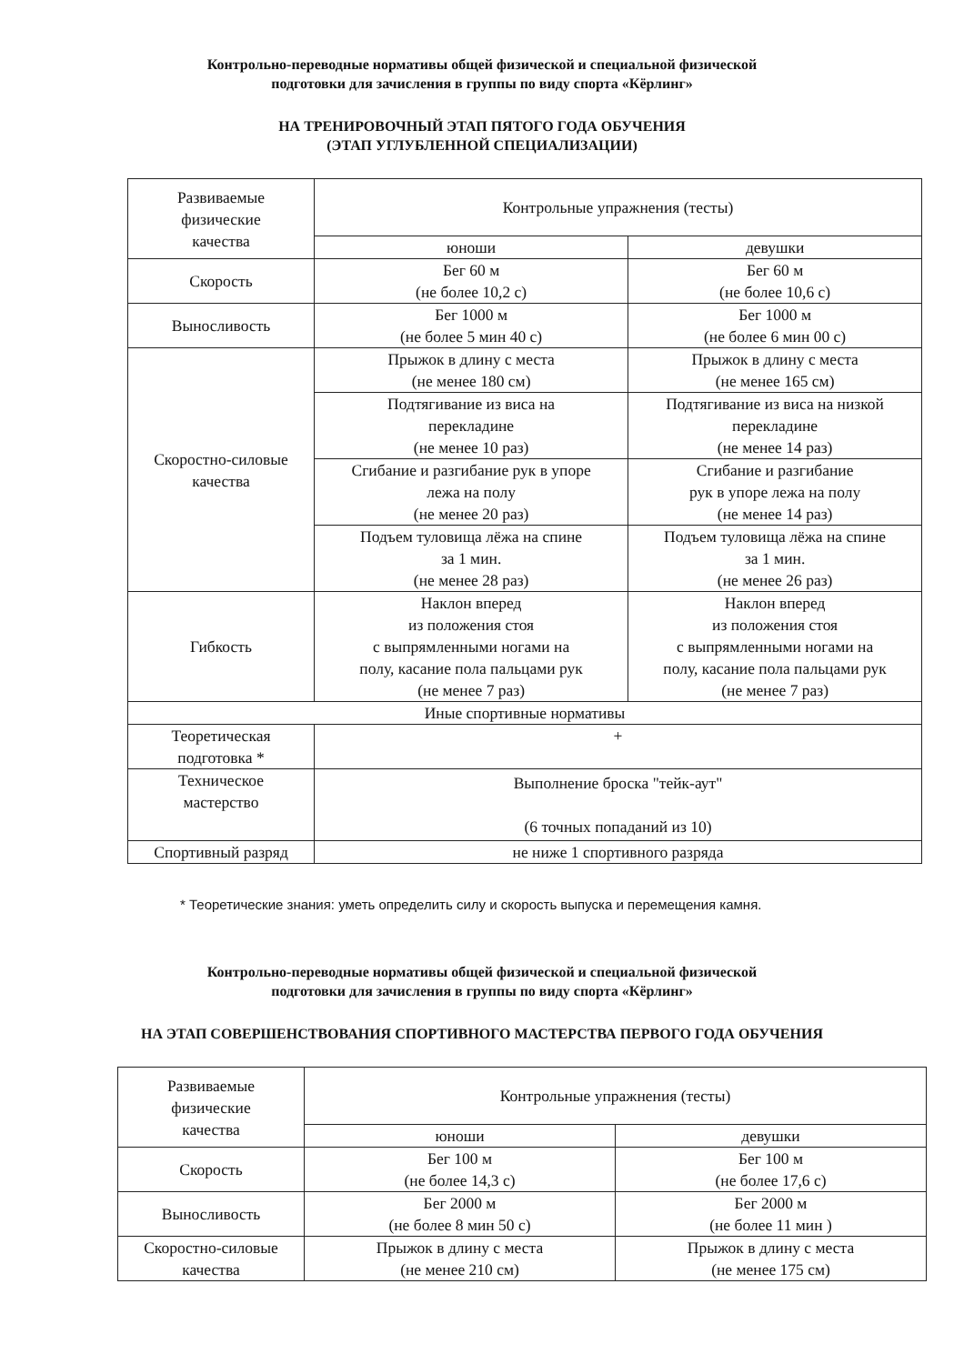Контрольно-переводные нормативы общей физической и специальной физической
подготовки для зачисления в группы по виду спорта «Кёрлинг»
НА ТРЕНИРОВОЧНЫЙ ЭТАП ПЯТОГО ГОДА ОБУЧЕНИЯ
(ЭТАП УГЛУБЛЕННОЙ СПЕЦИАЛИЗАЦИИ)
| Развиваемые физические качества | Контрольные упражнения (тесты) | |
| | юноши | девушки |
| Скорость | Бег 60 м (не более 10,2 с) | Бег 60 м (не более 10,6 с) |
| Выносливость | Бег 1000 м (не более 5 мин 40 с) | Бег 1000 м (не более 6 мин 00 с) |
| Скоростно-силовые качества | Прыжок в длину с места (не менее 180 см) | Прыжок в длину с места (не менее 165 см) |
| | Подтягивание из виса на перекладине (не менее 10 раз) | Подтягивание из виса на низкой перекладине (не менее 14 раз) |
| | Сгибание и разгибание рук в упоре лежа на полу (не менее 20 раз) | Сгибание и разгибание рук в упоре лежа на полу (не менее 14 раз) |
| | Подъем туловища лёжа на спине за 1 мин. (не менее 28 раз) | Подъем туловища лёжа на спине за 1 мин. (не менее 26 раз) |
| Гибкость | Наклон вперед из положения стоя с выпрямленными ногами на полу, касание пола пальцами рук (не менее 7 раз) | Наклон вперед из положения стоя с выпрямленными ногами на полу, касание пола пальцами рук (не менее 7 раз) |
| Иные спортивные нормативы | | |
| Теоретическая подготовка * | + | |
| Техническое мастерство | Выполнение броска "тейк-аут" (6 точных попаданий из 10) | |
| Спортивный разряд | не ниже 1 спортивного разряда | |
* Теоретические знания: уметь определить силу и скорость выпуска и перемещения камня.
Контрольно-переводные нормативы общей физической и специальной физической
подготовки для зачисления в группы по виду спорта «Кёрлинг»
НА ЭТАП СОВЕРШЕНСТВОВАНИЯ СПОРТИВНОГО МАСТЕРСТВА ПЕРВОГО ГОДА ОБУЧЕНИЯ
| Развиваемые физические качества | Контрольные упражнения (тесты) | |
| | юноши | девушки |
| Скорость | Бег 100 м (не более 14,3 с) | Бег 100 м (не более 17,6 с) |
| Выносливость | Бег 2000 м (не более 8 мин 50 с) | Бег 2000 м (не более 11 мин ) |
| Скоростно-силовые качества | Прыжок в длину с места (не менее 210 см) | Прыжок в длину с места (не менее 175 см) |